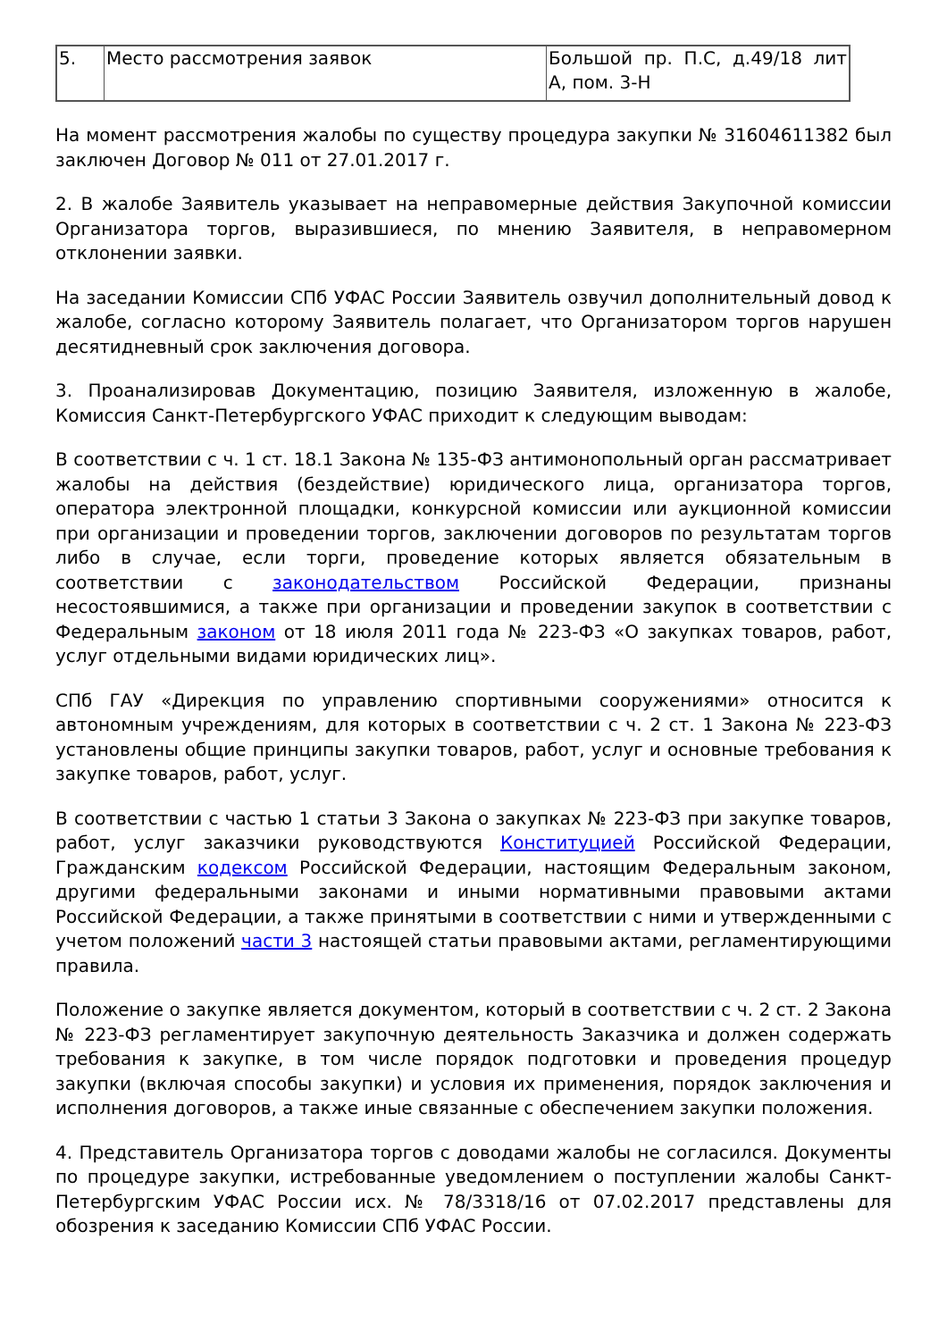| 5. | Место рассмотрения заявок | Большой пр. П.С, д.49/18 лит А, пом. 3-Н |
На момент рассмотрения жалобы по существу процедура закупки № 31604611382 был заключен Договор № 011 от 27.01.2017 г.
2. В жалобе Заявитель указывает на неправомерные действия Закупочной комиссии Организатора торгов, выразившиеся, по мнению Заявителя, в неправомерном отклонении заявки.
На заседании Комиссии СПб УФАС России Заявитель озвучил дополнительный довод к жалобе, согласно которому Заявитель полагает, что Организатором торгов нарушен десятидневный срок заключения договора.
3. Проанализировав Документацию, позицию Заявителя, изложенную в жалобе, Комиссия Санкт-Петербургского УФАС приходит к следующим выводам:
В соответствии с ч. 1 ст. 18.1 Закона № 135-ФЗ антимонопольный орган рассматривает жалобы на действия (бездействие) юридического лица, организатора торгов, оператора электронной площадки, конкурсной комиссии или аукционной комиссии при организации и проведении торгов, заключении договоров по результатам торгов либо в случае, если торги, проведение которых является обязательным в соответствии с законодательством Российской Федерации, признаны несостоявшимися, а также при организации и проведении закупок в соответствии с Федеральным законом от 18 июля 2011 года № 223-ФЗ «О закупках товаров, работ, услуг отдельными видами юридических лиц».
СПб ГАУ «Дирекция по управлению спортивными сооружениями» относится к автономным учреждениям, для которых в соответствии с ч. 2 ст. 1 Закона № 223-ФЗ установлены общие принципы закупки товаров, работ, услуг и основные требования к закупке товаров, работ, услуг.
В соответствии с частью 1 статьи 3 Закона о закупках № 223-ФЗ при закупке товаров, работ, услуг заказчики руководствуются Конституцией Российской Федерации, Гражданским кодексом Российской Федерации, настоящим Федеральным законом, другими федеральными законами и иными нормативными правовыми актами Российской Федерации, а также принятыми в соответствии с ними и утвержденными с учетом положений части 3 настоящей статьи правовыми актами, регламентирующими правила.
Положение о закупке является документом, который в соответствии с ч. 2 ст. 2 Закона № 223-ФЗ регламентирует закупочную деятельность Заказчика и должен содержать требования к закупке, в том числе порядок подготовки и проведения процедур закупки (включая способы закупки) и условия их применения, порядок заключения и исполнения договоров, а также иные связанные с обеспечением закупки положения.
4. Представитель Организатора торгов с доводами жалобы не согласился. Документы по процедуре закупки, истребованные уведомлением о поступлении жалобы Санкт-Петербургским УФАС России исх. № 78/3318/16 от 07.02.2017 представлены для обозрения к заседанию Комиссии СПб УФАС России.